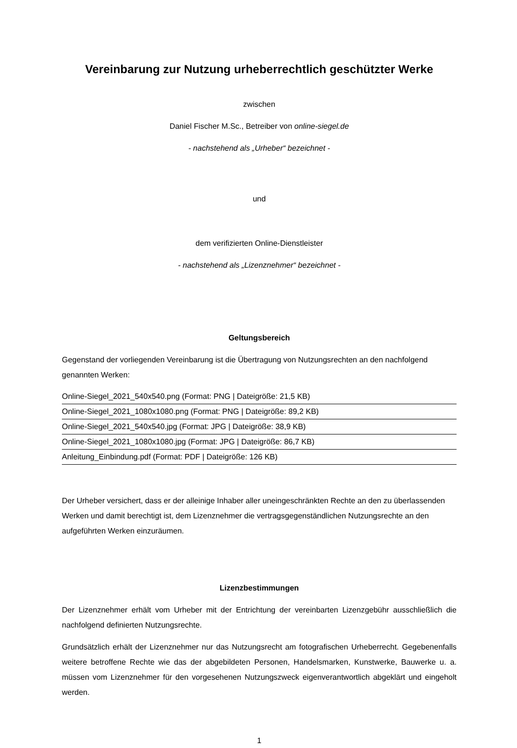Vereinbarung zur Nutzung urheberrechtlich geschützter Werke
zwischen
Daniel Fischer M.Sc., Betreiber von online-siegel.de
- nachstehend als „Urheber“ bezeichnet -
und
dem verifizierten Online-Dienstleister
- nachstehend als „Lizenznehmer“ bezeichnet -
Geltungsbereich
Gegenstand der vorliegenden Vereinbarung ist die Übertragung von Nutzungsrechten an den nachfolgend genannten Werken:
Online-Siegel_2021_540x540.png (Format: PNG | Dateigröße: 21,5 KB)
Online-Siegel_2021_1080x1080.png (Format: PNG | Dateigröße: 89,2 KB)
Online-Siegel_2021_540x540.jpg (Format: JPG | Dateigröße: 38,9 KB)
Online-Siegel_2021_1080x1080.jpg (Format: JPG | Dateigröße: 86,7 KB)
Anleitung_Einbindung.pdf (Format: PDF | Dateigröße: 126 KB)
Der Urheber versichert, dass er der alleinige Inhaber aller uneingeschränkten Rechte an den zu überlassenden Werken und damit berechtigt ist, dem Lizenznehmer die vertragsgegenständlichen Nutzungsrechte an den aufgeführten Werken einzuräumen.
Lizenzbestimmungen
Der Lizenznehmer erhält vom Urheber mit der Entrichtung der vereinbarten Lizenzgebühr ausschließlich die nachfolgend definierten Nutzungsrechte.
Grundsätzlich erhält der Lizenznehmer nur das Nutzungsrecht am fotografischen Urheberrecht. Gegebenenfalls weitere betroffene Rechte wie das der abgebildeten Personen, Handelsmarken, Kunstwerke, Bauwerke u. a. müssen vom Lizenznehmer für den vorgesehenen Nutzungszweck eigenverantwortlich abgeklärt und eingeholt werden.
1